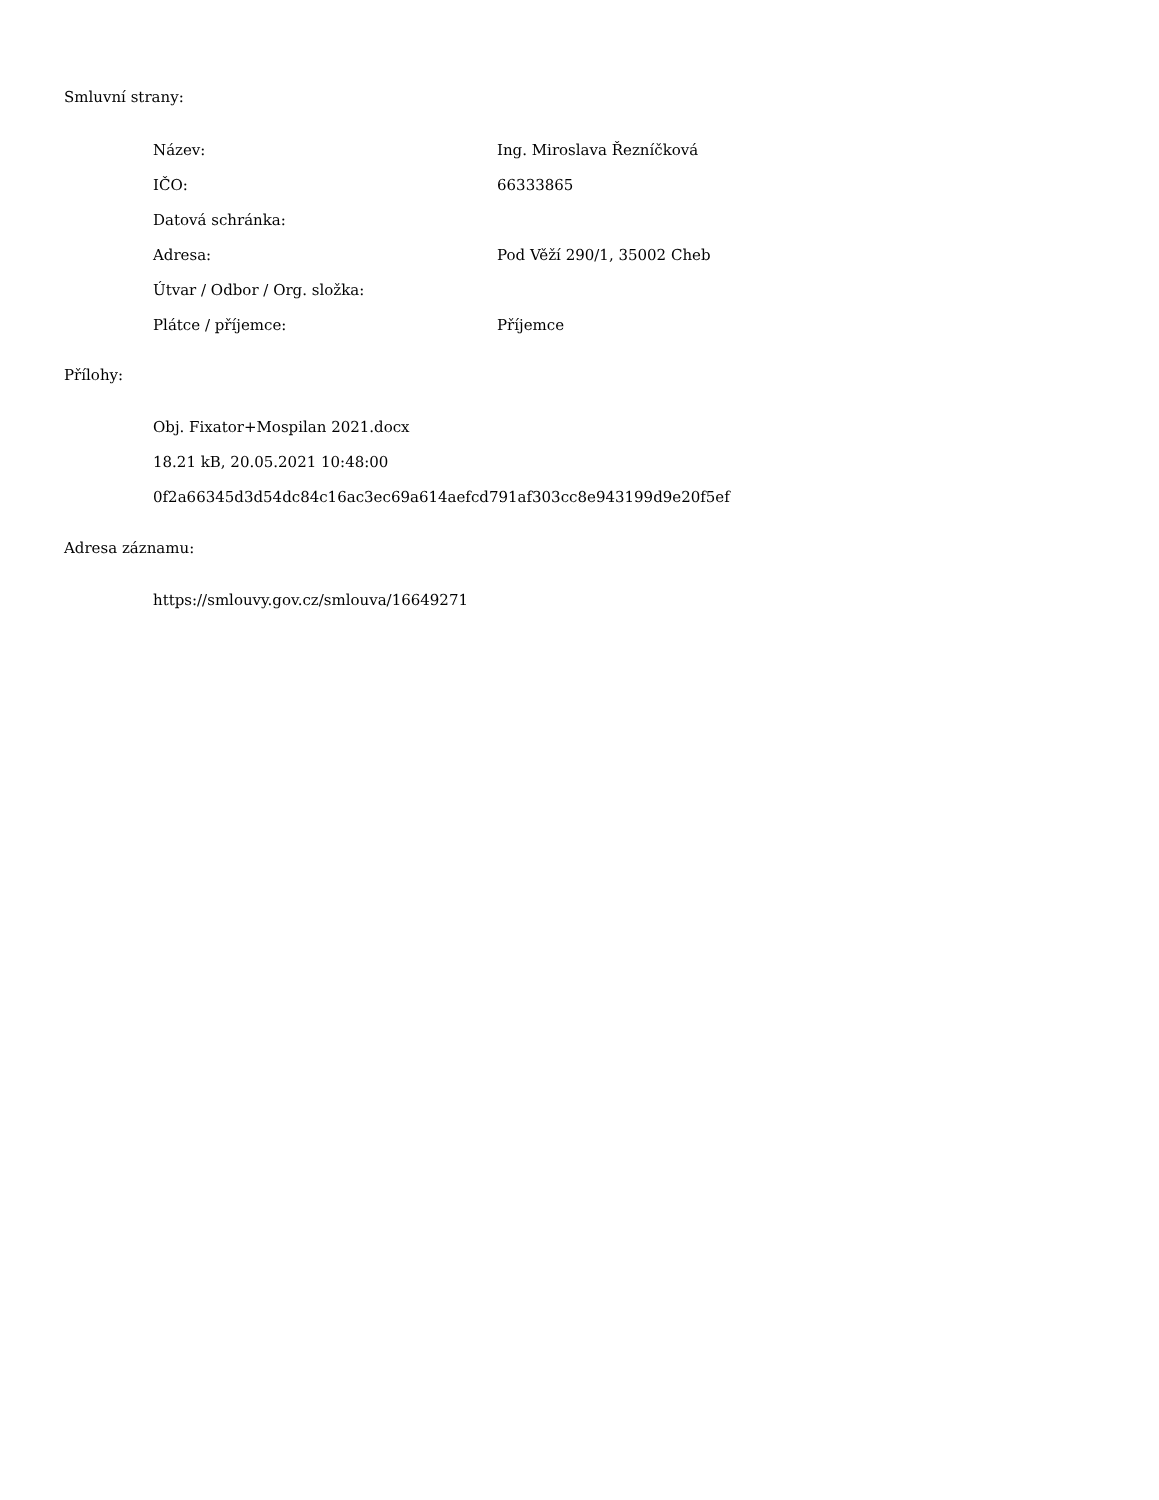Smluvní strany:
| Název: | Ing. Miroslava Řezníčková |
| IČO: | 66333865 |
| Datová schránka: | |
| Adresa: | Pod Věží 290/1, 35002 Cheb |
| Útvar / Odbor / Org. složka: | |
| Plátce / příjemce: | Příjemce |
Přílohy:
Obj. Fixator+Mospilan 2021.docx
18.21 kB, 20.05.2021 10:48:00
0f2a66345d3d54dc84c16ac3ec69a614aefcd791af303cc8e943199d9e20f5ef
Adresa záznamu:
https://smlouvy.gov.cz/smlouva/16649271